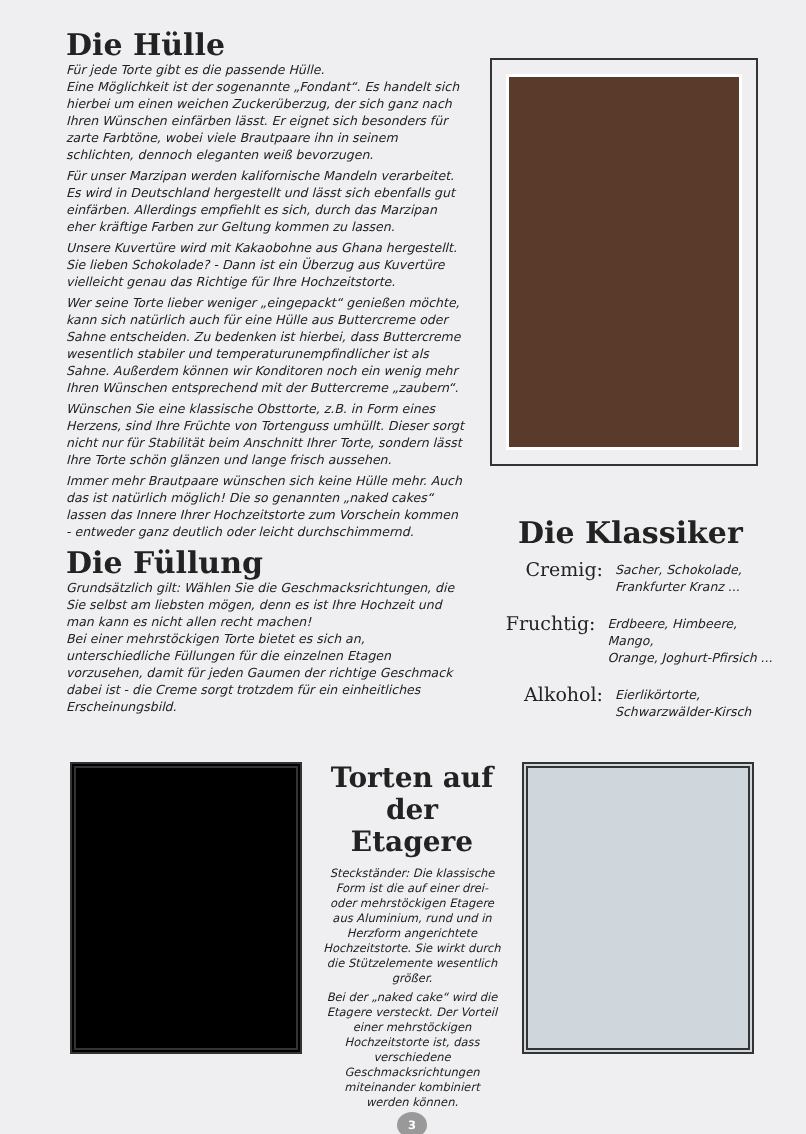Die Hülle
Für jede Torte gibt es die passende Hülle.
Eine Möglichkeit ist der sogenannte „Fondant“. Es handelt sich hierbei um einen weichen Zuckerüberzug, der sich ganz nach Ihren Wünschen einfärben lässt. Er eignet sich besonders für zarte Farbtöne, wobei viele Brautpaare ihn in seinem schlichten, dennoch eleganten weiß bevorzugen.
Für unser Marzipan werden kalifornische Mandeln verarbeitet. Es wird in Deutschland hergestellt und lässt sich ebenfalls gut einfärben. Allerdings empfiehlt es sich, durch das Marzipan eher kräftige Farben zur Geltung kommen zu lassen.
Unsere Kuvertüre wird mit Kakaobohne aus Ghana hergestellt. Sie lieben Schokolade? - Dann ist ein Überzug aus Kuvertüre vielleicht genau das Richtige für Ihre Hochzeitstorte.
Wer seine Torte lieber weniger „eingepackt“ genießen möchte, kann sich natürlich auch für eine Hülle aus Buttercreme oder Sahne entscheiden. Zu bedenken ist hierbei, dass Buttercreme wesentlich stabiler und temperaturunempfindlicher ist als Sahne. Außerdem können wir Konditoren noch ein wenig mehr Ihren Wünschen entsprechend mit der Buttercreme „zaubern“.
Wünschen Sie eine klassische Obsttorte, z.B. in Form eines Herzens, sind Ihre Früchte von Tortenguss umhüllt. Dieser sorgt nicht nur für Stabilität beim Anschnitt Ihrer Torte, sondern lässt Ihre Torte schön glänzen und lange frisch aussehen.
Immer mehr Brautpaare wünschen sich keine Hülle mehr. Auch das ist natürlich möglich! Die so genannten „naked cakes“ lassen das Innere Ihrer Hochzeitstorte zum Vorschein kommen - entweder ganz deutlich oder leicht durchschimmernd.
Die Füllung
Grundsätzlich gilt: Wählen Sie die Geschmacksrichtungen, die Sie selbst am liebsten mögen, denn es ist Ihre Hochzeit und man kann es nicht allen recht machen!
Bei einer mehrstöckigen Torte bietet es sich an, unterschiedliche Füllungen für die einzelnen Etagen vorzusehen, damit für jeden Gaumen der richtige Geschmack dabei ist - die Creme sorgt trotzdem für ein einheitliches Erscheinungsbild.
Die Klassiker
Cremig:
Sacher, Schokolade,
Frankfurter Kranz ...
Fruchtig:
Erdbeere, Himbeere, Mango,
Orange, Joghurt-Pfirsich ...
Alkohol:
Eierlikörtorte,
Schwarzwälder-Kirsch
Torten auf der Etagere
Steckständer: Die klassische Form ist die auf einer drei- oder mehrstöckigen Etagere aus Aluminium, rund und in Herzform angerichtete Hochzeitstorte. Sie wirkt durch die Stützelemente wesentlich größer.
Bei der „naked cake“ wird die Etagere versteckt. Der Vorteil einer mehrstöckigen Hochzeitstorte ist, dass verschiedene Geschmacksrichtungen miteinander kombiniert werden können.
3